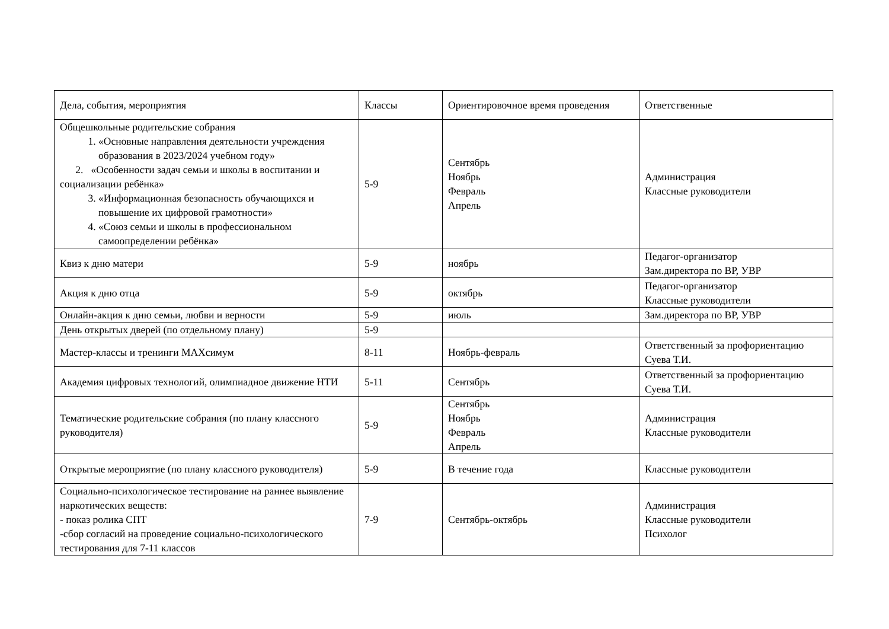| Дела, события, мероприятия | Классы | Ориентировочное время проведения | Ответственные |
| Общешкольные родительские собрания 1. «Основные направления деятельности учреждения образования в 2023/2024 учебном году» 2. «Особенности задач семьи и школы в воспитании и социализации ребёнка» 3. «Информационная безопасность обучающихся и повышение их цифровой грамотности» 4. «Союз семьи и школы в профессиональном самоопределении ребёнка» | 5-9 | Сентябрь Ноябрь Февраль Апрель | Администрация Классные руководители |
| Квиз к дню матери | 5-9 | ноябрь | Педагог-организатор Зам.директора по ВР, УВР |
| Акция к дню отца | 5-9 | октябрь | Педагог-организатор Классные руководители |
| Онлайн-акция к дню семьи, любви и верности | 5-9 | июль | Зам.директора по ВР, УВР |
| День открытых дверей (по отдельному плану) | 5-9 | | |
| Мастер-классы и тренинги МАХсимум | 8-11 | Ноябрь-февраль | Ответственный за профориентацию Суева Т.И. |
| Академия цифровых технологий, олимпиадное движение НТИ | 5-11 | Сентябрь | Ответственный за профориентацию Суева Т.И. |
| Тематические родительские собрания (по плану классного руководителя) | 5-9 | Сентябрь Ноябрь Февраль Апрель | Администрация Классные руководители |
| Открытые мероприятие (по плану классного руководителя) | 5-9 | В течение года | Классные руководители |
| Социально-психологическое тестирование на раннее выявление наркотических веществ: - показ ролика СПТ -сбор согласий на проведение социально-психологического тестирования для 7-11 классов | 7-9 | Сентябрь-октябрь | Администрация Классные руководители Психолог |